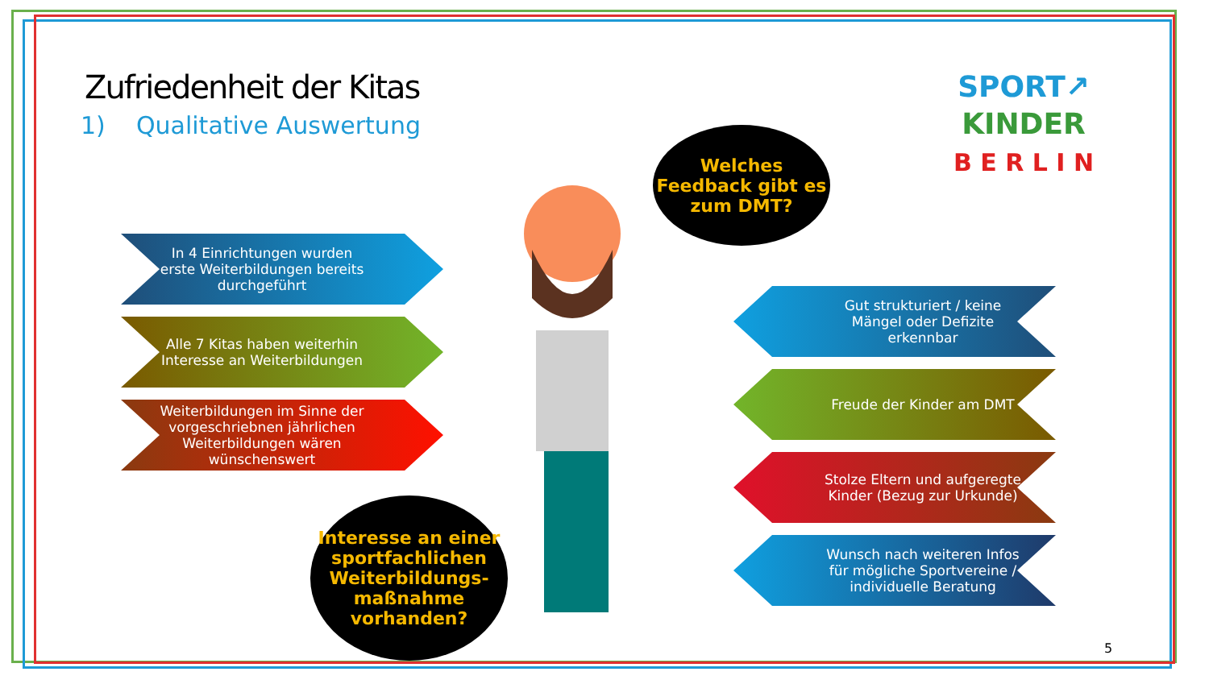Zufriedenheit der Kitas
1) Qualitative Auswertung
SPORT↗
KINDER
B E R L I N
Welches Feedback gibt es zum DMT?
In 4 Einrichtungen wurden erste Weiterbildungen bereits durchgeführt
Alle 7 Kitas haben weiterhin Interesse an Weiterbildungen
Weiterbildungen im Sinne der vorgeschriebnen jährlichen Weiterbildungen wären wünschenswert
Gut strukturiert / keine Mängel oder Defizite erkennbar
Freude der Kinder am DMT
Stolze Eltern und aufgeregte Kinder (Bezug zur Urkunde)
Wunsch nach weiteren Infos für mögliche Sportvereine / individuelle Beratung
Interesse an einer sportfachlichen Weiterbildungs-maßnahme vorhanden?
5